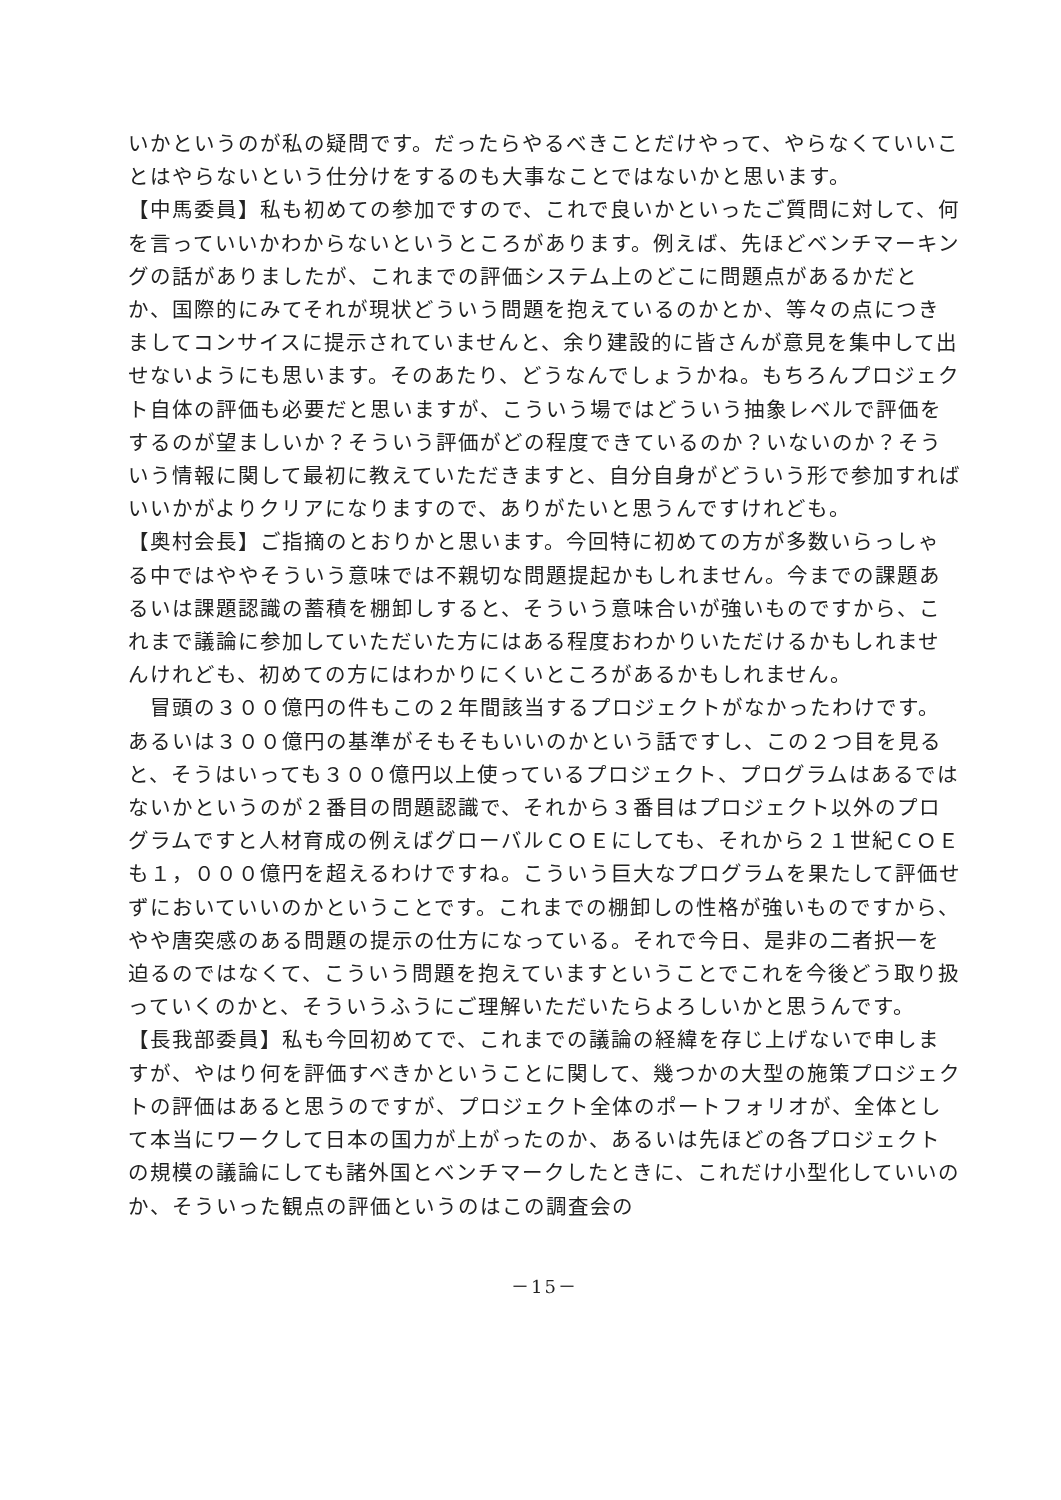いかというのが私の疑問です。だったらやるべきことだけやって、やらなくていいことはやらないという仕分けをするのも大事なことではないかと思います。
【中馬委員】私も初めての参加ですので、これで良いかといったご質問に対して、何を言っていいかわからないというところがあります。例えば、先ほどベンチマーキングの話がありましたが、これまでの評価システム上のどこに問題点があるかだとか、国際的にみてそれが現状どういう問題を抱えているのかとか、等々の点につきましてコンサイスに提示されていませんと、余り建設的に皆さんが意見を集中して出せないようにも思います。そのあたり、どうなんでしょうかね。もちろんプロジェクト自体の評価も必要だと思いますが、こういう場ではどういう抽象レベルで評価をするのが望ましいか？そういう評価がどの程度できているのか？いないのか？そういう情報に関して最初に教えていただきますと、自分自身がどういう形で参加すればいいかがよりクリアになりますので、ありがたいと思うんですけれども。
【奥村会長】ご指摘のとおりかと思います。今回特に初めての方が多数いらっしゃる中ではややそういう意味では不親切な問題提起かもしれません。今までの課題あるいは課題認識の蓄積を棚卸しすると、そういう意味合いが強いものですから、これまで議論に参加していただいた方にはある程度おわかりいただけるかもしれませんけれども、初めての方にはわかりにくいところがあるかもしれません。
　冒頭の３００億円の件もこの２年間該当するプロジェクトがなかったわけです。あるいは３００億円の基準がそもそもいいのかという話ですし、この２つ目を見ると、そうはいっても３００億円以上使っているプロジェクト、プログラムはあるではないかというのが２番目の問題認識で、それから３番目はプロジェクト以外のプログラムですと人材育成の例えばグローバルＣＯＥにしても、それから２１世紀ＣＯＥも１，０００億円を超えるわけですね。こういう巨大なプログラムを果たして評価せずにおいていいのかということです。これまでの棚卸しの性格が強いものですから、やや唐突感のある問題の提示の仕方になっている。それで今日、是非の二者択一を迫るのではなくて、こういう問題を抱えていますということでこれを今後どう取り扱っていくのかと、そういうふうにご理解いただいたらよろしいかと思うんです。
【長我部委員】私も今回初めてで、これまでの議論の経緯を存じ上げないで申しますが、やはり何を評価すべきかということに関して、幾つかの大型の施策プロジェクトの評価はあると思うのですが、プロジェクト全体のポートフォリオが、全体として本当にワークして日本の国力が上がったのか、あるいは先ほどの各プロジェクトの規模の議論にしても諸外国とベンチマークしたときに、これだけ小型化していいのか、そういった観点の評価というのはこの調査会の
－15－